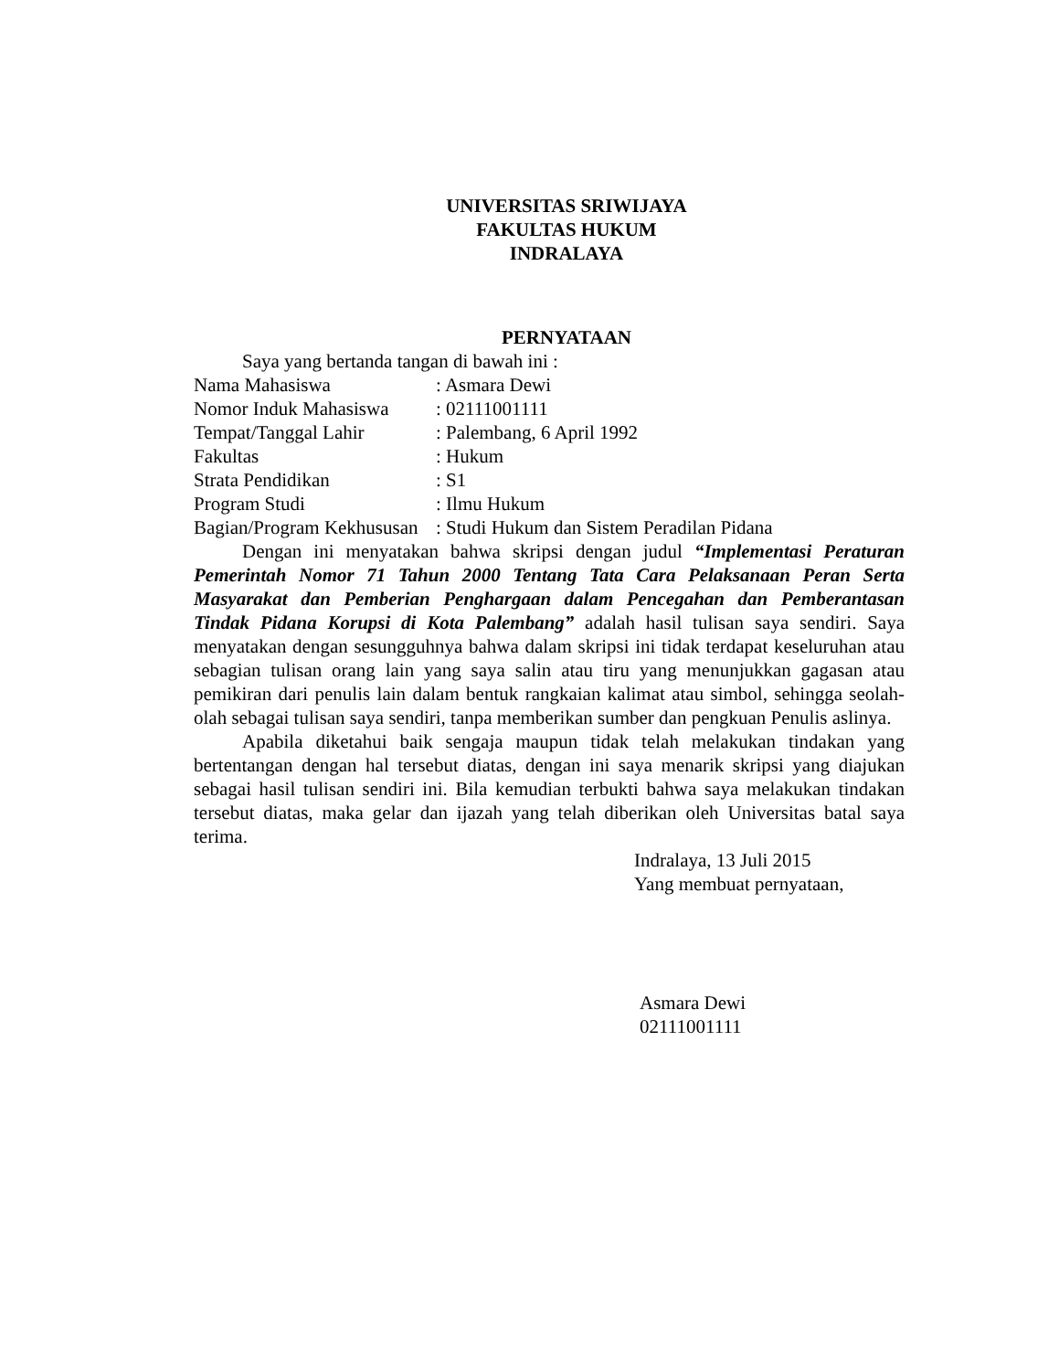UNIVERSITAS SRIWIJAYA
FAKULTAS HUKUM
INDRALAYA
PERNYATAAN
Saya yang bertanda tangan di bawah ini :
| Nama Mahasiswa | : Asmara Dewi |
| Nomor Induk Mahasiswa | : 02111001111 |
| Tempat/Tanggal Lahir | : Palembang, 6 April 1992 |
| Fakultas | : Hukum |
| Strata Pendidikan | : S1 |
| Program Studi | : Ilmu Hukum |
| Bagian/Program Kekhususan | : Studi Hukum dan Sistem Peradilan Pidana |
Dengan ini menyatakan bahwa skripsi dengan judul “Implementasi Peraturan Pemerintah Nomor 71 Tahun 2000 Tentang Tata Cara Pelaksanaan Peran Serta Masyarakat dan Pemberian Penghargaan dalam Pencegahan dan Pemberantasan Tindak Pidana Korupsi di Kota Palembang” adalah hasil tulisan saya sendiri. Saya menyatakan dengan sesungguhnya bahwa dalam skripsi ini tidak terdapat keseluruhan atau sebagian tulisan orang lain yang saya salin atau tiru yang menunjukkan gagasan atau pemikiran dari penulis lain dalam bentuk rangkaian kalimat atau simbol, sehingga seolah-olah sebagai tulisan saya sendiri, tanpa memberikan sumber dan pengkuan Penulis aslinya.
Apabila diketahui baik sengaja maupun tidak telah melakukan tindakan yang bertentangan dengan hal tersebut diatas, dengan ini saya menarik skripsi yang diajukan sebagai hasil tulisan sendiri ini. Bila kemudian terbukti bahwa saya melakukan tindakan tersebut diatas, maka gelar dan ijazah yang telah diberikan oleh Universitas batal saya terima.
Indralaya, 13 Juli 2015
Yang membuat pernyataan,
Asmara Dewi
02111001111